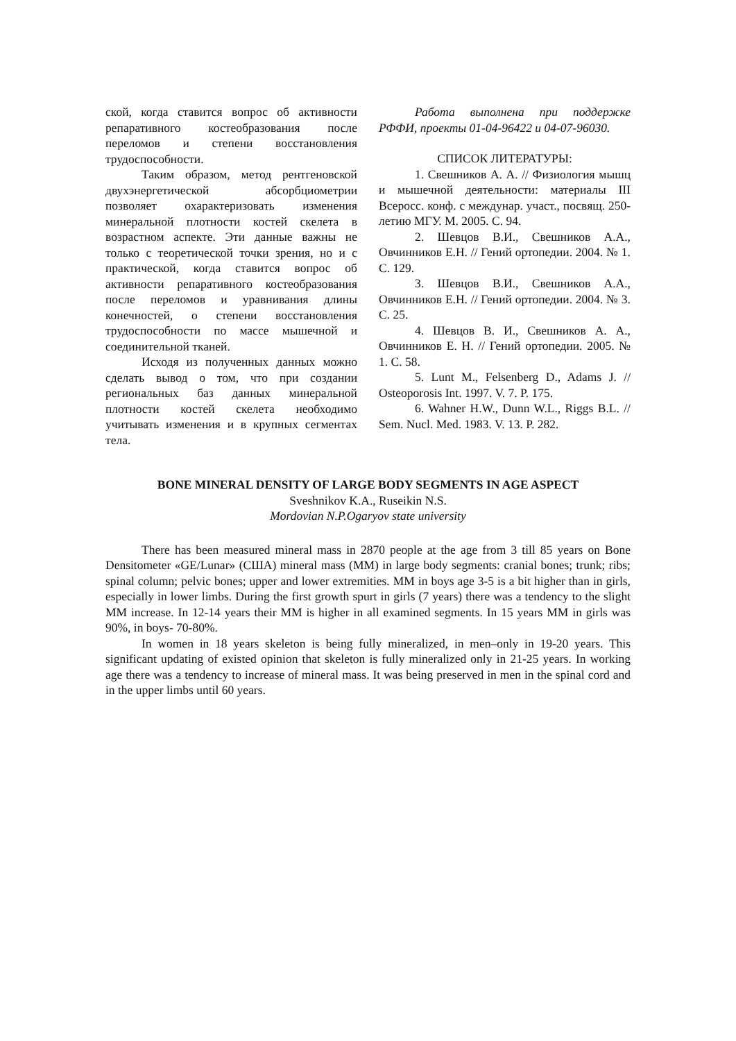ской, когда ставится вопрос об активности репаративного костеобразования после переломов и степени восстановления трудоспособности.
Таким образом, метод рентгеновской двухэнергетической абсорбциометрии позволяет охарактеризовать изменения минеральной плотности костей скелета в возрастном аспекте. Эти данные важны не только с теоретической точки зрения, но и с практической, когда ставится вопрос об активности репаративного костеобразования после переломов и уравнивания длины конечностей, о степени восстановления трудоспособности по массе мышечной и соединительной тканей.
Исходя из полученных данных можно сделать вывод о том, что при создании региональных баз данных минеральной плотности костей скелета необходимо учитывать изменения и в крупных сегментах тела.
Работа выполнена при поддержке РФФИ, проекты 01-04-96422 и 04-07-96030.
СПИСОК ЛИТЕРАТУРЫ:
1. Свешников А. А. // Физиология мышц и мышечной деятельности: материалы III Всеросс. конф. с междунар. участ., посвящ. 250-летию МГУ. М. 2005. С. 94.
2. Шевцов В.И., Свешников А.А., Овчинников Е.Н. // Гений ортопедии. 2004. № 1. С. 129.
3. Шевцов В.И., Свешников А.А., Овчинников Е.Н. // Гений ортопедии. 2004. № 3. С. 25.
4. Шевцов В. И., Свешников А. А., Овчинников Е. Н. // Гений ортопедии. 2005. № 1. С. 58.
5. Lunt M., Felsenberg D., Adams J. // Osteoporosis Int. 1997. V. 7. P. 175.
6. Wahner H.W., Dunn W.L., Riggs B.L. // Sem. Nucl. Med. 1983. V. 13. P. 282.
BONE MINERAL DENSITY OF LARGE BODY SEGMENTS IN AGE ASPECT
Sveshnikov K.A., Ruseikin N.S.
Mordovian N.P.Ogaryov state university
There has been measured mineral mass in 2870 people at the age from 3 till 85 years on Bone Densitometer «GE/Lunar» (США) mineral mass (MM) in large body segments: cranial bones; trunk; ribs; spinal column; pelvic bones; upper and lower extremities. MM in boys age 3-5 is a bit higher than in girls, especially in lower limbs. During the first growth spurt in girls (7 years) there was a tendency to the slight MM increase. In 12-14 years their MM is higher in all examined segments. In 15 years MM in girls was 90%, in boys- 70-80%.
In women in 18 years skeleton is being fully mineralized, in men–only in 19-20 years. This significant updating of existed opinion that skeleton is fully mineralized only in 21-25 years. In working age there was a tendency to increase of mineral mass. It was being preserved in men in the spinal cord and in the upper limbs until 60 years.